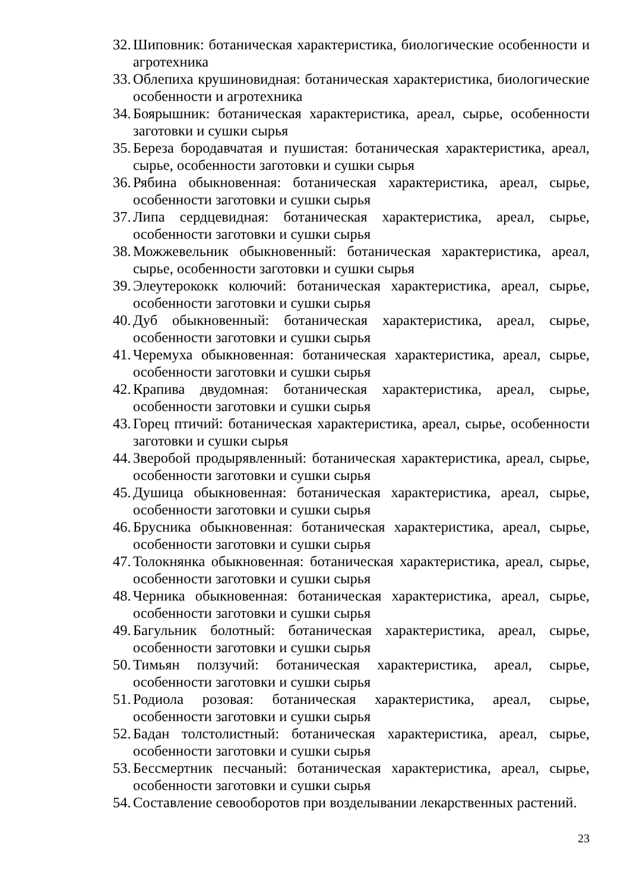32. Шиповник: ботаническая характеристика, биологические особенности и агротехника
33. Облепиха крушиновидная: ботаническая характеристика, биологические особенности и агротехника
34. Боярышник: ботаническая характеристика, ареал, сырье, особенности заготовки и сушки сырья
35. Береза бородавчатая и пушистая: ботаническая характеристика, ареал, сырье, особенности заготовки и сушки сырья
36. Рябина обыкновенная: ботаническая характеристика, ареал, сырье, особенности заготовки и сушки сырья
37. Липа сердцевидная: ботаническая характеристика, ареал, сырье, особенности заготовки и сушки сырья
38. Можжевельник обыкновенный: ботаническая характеристика, ареал, сырье, особенности заготовки и сушки сырья
39. Элеутерококк колючий: ботаническая характеристика, ареал, сырье, особенности заготовки и сушки сырья
40. Дуб обыкновенный: ботаническая характеристика, ареал, сырье, особенности заготовки и сушки сырья
41. Черемуха обыкновенная: ботаническая характеристика, ареал, сырье, особенности заготовки и сушки сырья
42. Крапива двудомная: ботаническая характеристика, ареал, сырье, особенности заготовки и сушки сырья
43. Горец птичий: ботаническая характеристика, ареал, сырье, особенности заготовки и сушки сырья
44. Зверобой продырявленный: ботаническая характеристика, ареал, сырье, особенности заготовки и сушки сырья
45. Душица обыкновенная: ботаническая характеристика, ареал, сырье, особенности заготовки и сушки сырья
46. Брусника обыкновенная: ботаническая характеристика, ареал, сырье, особенности заготовки и сушки сырья
47. Толокнянка обыкновенная: ботаническая характеристика, ареал, сырье, особенности заготовки и сушки сырья
48. Черника обыкновенная: ботаническая характеристика, ареал, сырье, особенности заготовки и сушки сырья
49. Багульник болотный: ботаническая характеристика, ареал, сырье, особенности заготовки и сушки сырья
50. Тимьян ползучий: ботаническая характеристика, ареал, сырье, особенности заготовки и сушки сырья
51. Родиола розовая: ботаническая характеристика, ареал, сырье, особенности заготовки и сушки сырья
52. Бадан толстолистный: ботаническая характеристика, ареал, сырье, особенности заготовки и сушки сырья
53. Бессмертник песчаный: ботаническая характеристика, ареал, сырье, особенности заготовки и сушки сырья
54. Составление севооборотов при возделывании лекарственных растений.
23